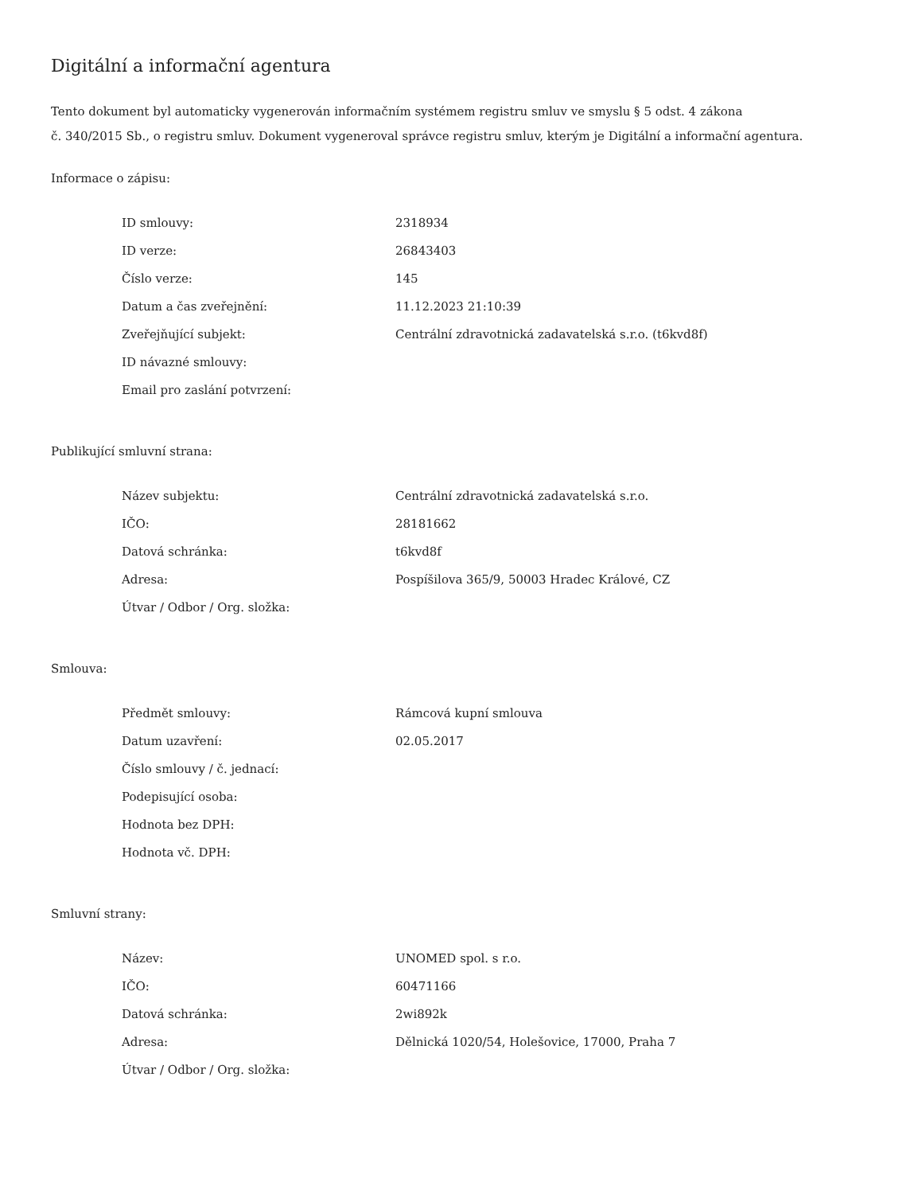Digitální a informační agentura
Tento dokument byl automaticky vygenerován informačním systémem registru smluv ve smyslu § 5 odst. 4 zákona
č. 340/2015 Sb., o registru smluv. Dokument vygeneroval správce registru smluv, kterým je Digitální a informační agentura.
Informace o zápisu:
| ID smlouvy: | 2318934 |
| ID verze: | 26843403 |
| Číslo verze: | 145 |
| Datum a čas zveřejnění: | 11.12.2023 21:10:39 |
| Zveřejňující subjekt: | Centrální zdravotnická zadavatelská s.r.o. (t6kvd8f) |
| ID návazné smlouvy: | |
| Email pro zaslání potvrzení: | |
Publikující smluvní strana:
| Název subjektu: | Centrální zdravotnická zadavatelská s.r.o. |
| IČO: | 28181662 |
| Datová schránka: | t6kvd8f |
| Adresa: | Pospíšilova 365/9, 50003 Hradec Králové, CZ |
| Útvar / Odbor / Org. složka: | |
Smlouva:
| Předmět smlouvy: | Rámcová kupní smlouva |
| Datum uzavření: | 02.05.2017 |
| Číslo smlouvy / č. jednací: | |
| Podepisující osoba: | |
| Hodnota bez DPH: | |
| Hodnota vč. DPH: | |
Smluvní strany:
| Název: | UNOMED spol. s r.o. |
| IČO: | 60471166 |
| Datová schránka: | 2wi892k |
| Adresa: | Dělnická 1020/54, Holešovice, 17000, Praha 7 |
| Útvar / Odbor / Org. složka: | |